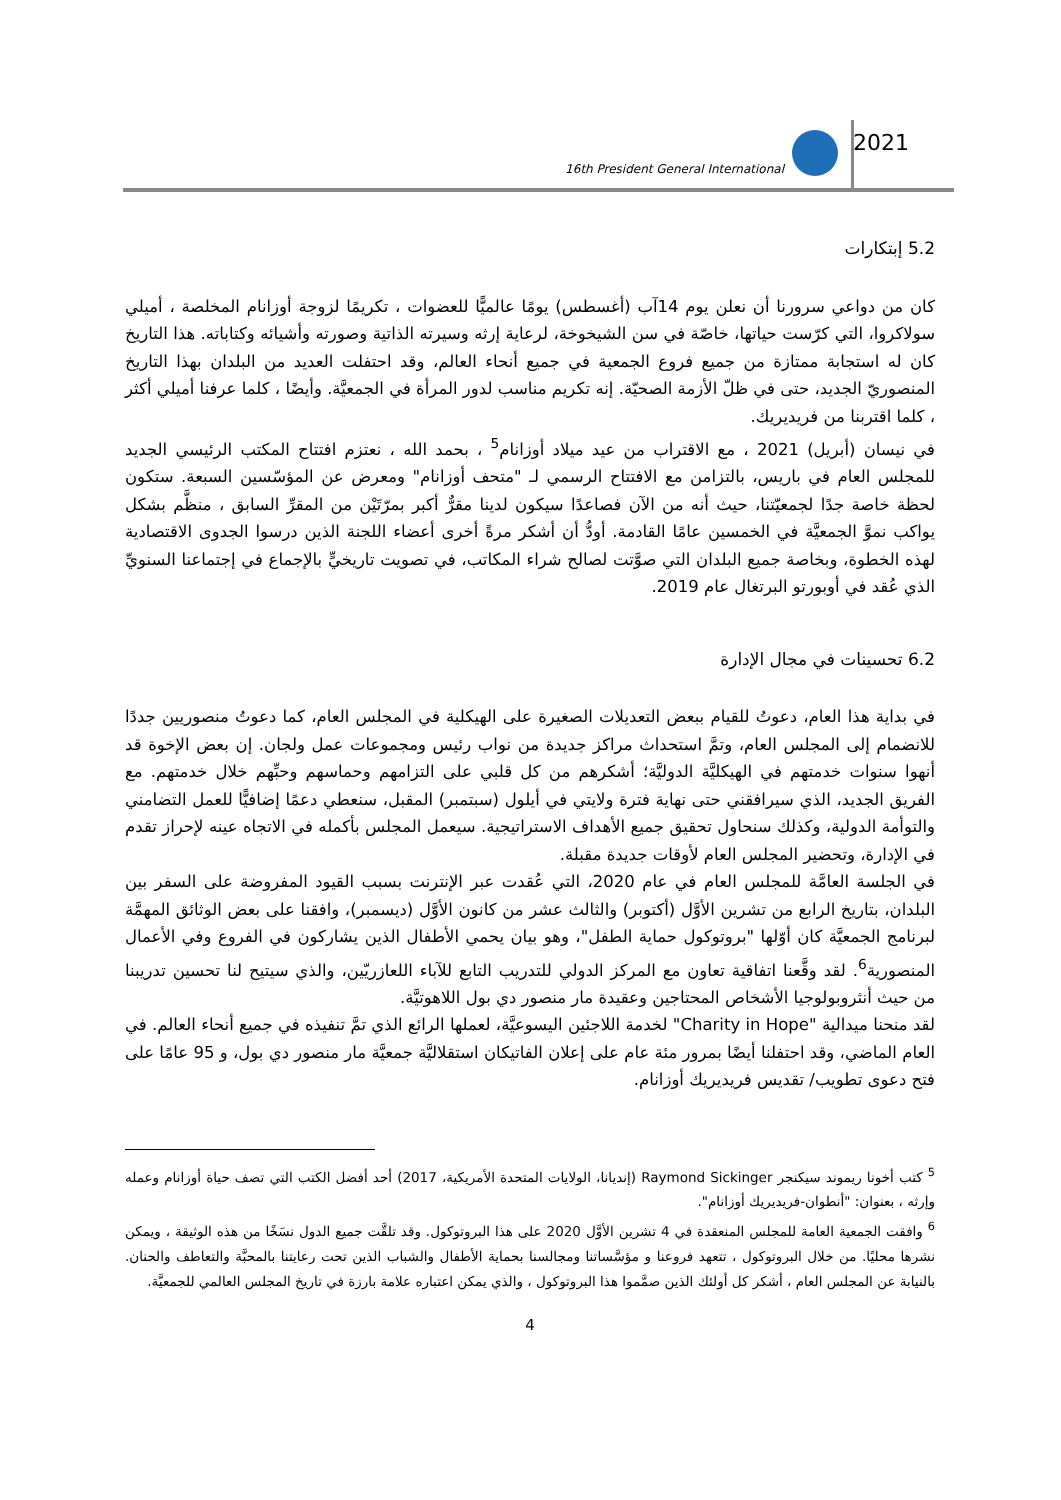16th President General International
2021
5.2 إبتكارات
كان من دواعي سرورنا أن نعلن يوم 14آب (أغسطس) يومًا عالميًّا للعضوات ، تكريمًا لزوجة أوزانام المخلصة ، أميلي سولاكروا، التي كرّست حياتها، خاصّة في سن الشيخوخة، لرعاية إرثه وسيرته الذاتية وصورته وأشيائه وكتاباته. هذا التاريخ كان له استجابة ممتازة من جميع فروع الجمعية في جميع أنحاء العالم، وقد احتفلت العديد من البلدان بهذا التاريخ المنصوريّ الجديد، حتى في ظلّ الأزمة الصحيّة. إنه تكريم مناسب لدور المرأة في الجمعيَّة. وأيضًا ، كلما عرفنا أميلي أكثر ، كلما اقتربنا من فريديريك.
في نيسان (أبريل) 2021 ، مع الاقتراب من عيد ميلاد أوزانام<sup>5</sup> ، بحمد الله ، نعتزم افتتاح المكتب الرئيسي الجديد للمجلس العام في باريس، بالتزامن مع الافتتاح الرسمي لـ "متحف أوزانام" ومعرض عن المؤسّسين السبعة. ستكون لحظة خاصة جدًا لجمعيّتنا، حيث أنه من الآن فصاعدًا سيكون لدينا مقرٌّ أكبر بمرّتَيْن من المقرِّ السابق ، منظَّم بشكل يواكب نموَّ الجمعيَّة في الخمسين عامًا القادمة. أودُّ أن أشكر مرةً أخرى أعضاء اللجنة الذين درسوا الجدوى الاقتصادية لهذه الخطوة، وبخاصة جميع البلدان التي صوَّتت لصالح شراء المكاتب، في تصويت تاريخيٍّ بالإجماع في إجتماعنا السنويِّ الذي عُقد في أوبورتو البرتغال عام 2019.
6.2 تحسينات في مجال الإدارة
في بداية هذا العام، دعوتُ للقيام ببعض التعديلات الصغيرة على الهيكلية في المجلس العام، كما دعوتُ منصوريين جددًا للانضمام إلى المجلس العام، وتمَّ استحداث مراكز جديدة من نواب رئيس ومجموعات عمل ولجان. إن بعض الإخوة قد أنهوا سنوات خدمتهم في الهيكليَّة الدوليَّة؛ أشكرهم من كل قلبي على التزامهم وحماسهم وحبِّهم خلال خدمتهم. مع الفريق الجديد، الذي سيرافقني حتى نهاية فترة ولايتي في أيلول (سبتمبر) المقبل، سنعطي دعمًا إضافيًّا للعمل التضامني والتوأمة الدولية، وكذلك سنحاول تحقيق جميع الأهداف الاستراتيجية. سيعمل المجلس بأكمله في الاتجاه عينه لإحراز تقدم في الإدارة، وتحضير المجلس العام لأوقات جديدة مقبلة.
في الجلسة العامَّة للمجلس العام في عام 2020، التي عُقدت عبر الإنترنت بسبب القيود المفروضة على السفر بين البلدان، بتاريخ الرابع من تشرين الأوَّل (أكتوبر) والثالث عشر من كانون الأوَّل (ديسمبر)، وافقنا على بعض الوثائق المهمَّة لبرنامج الجمعيَّة كان أوّلها "بروتوكول حماية الطفل"، وهو بيان يحمي الأطفال الذين يشاركون في الفروع وفي الأعمال المنصورية<sup>6</sup>. لقد وقَّعنا اتفاقية تعاون مع المركز الدولي للتدريب التابع للآباء اللعازريّين، والذي سيتيح لنا تحسين تدريبنا من حيث أنثروبولوجيا الأشخاص المحتاجين وعقيدة مار منصور دي بول اللاهوتيَّة.
لقد منحنا ميدالية "Charity in Hope" لخدمة اللاجئين اليسوعيَّة، لعملها الرائع الذي تمَّ تنفيذه في جميع أنحاء العالم. في العام الماضي، وقد احتفلنا أيضًا بمرور مئة عام على إعلان الفاتيكان استقلاليَّة جمعيَّة مار منصور دي بول، و 95 عامًا على فتح دعوى تطويب/ تقديس فريديريك أوزانام.
<sup>5</sup> كتب أخونا ريموند سيكنجر Raymond Sickinger (إنديانا، الولايات المتحدة الأمريكية، 2017) أحد أفضل الكتب التي تصف حياة أوزانام وعمله وإرثه ، بعنوان: "أنطوان-فريديريك أوزانام".
<sup>6</sup> وافقت الجمعية العامة للمجلس المنعقدة في 4 تشرين الأوَّل 2020 على هذا البروتوكول. وقد تلقَّت جميع الدول نسَخًا من هذه الوثيقة ، ويمكن نشرها محليًا. من خلال البروتوكول ، تتعهد فروعنا و مؤسَّساتنا ومجالسنا بحماية الأطفال والشباب الذين تحت رعايتنا بالمحبَّة والتعاطف والحنان. بالنيابة عن المجلس العام ، أشكر كل أولئك الذين صمَّموا هذا البروتوكول ، والذي يمكن اعتباره علامة بارزة في تاريخ المجلس العالمي للجمعيَّة.
4